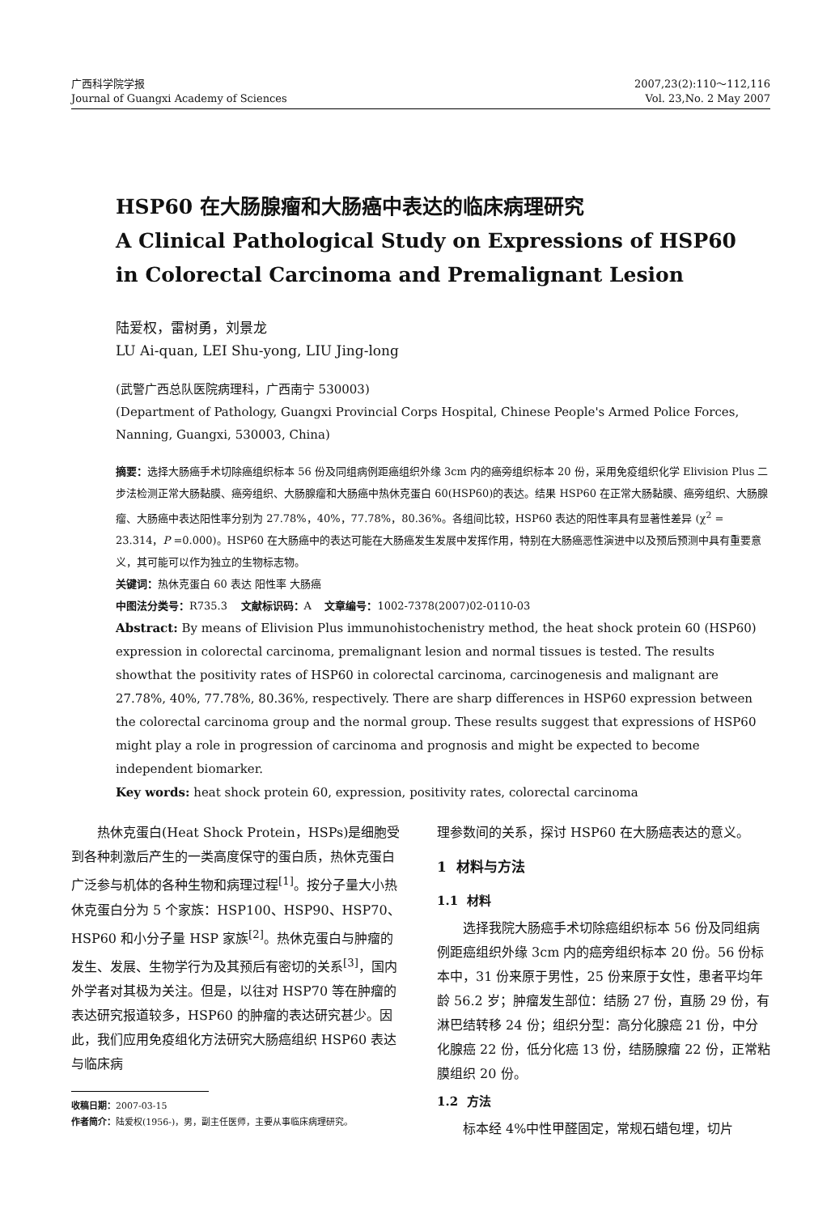广西科学院学报
Journal of Guangxi Academy of Sciences
2007,23(2):110～112,116
Vol. 23,No. 2 May 2007
HSP60 在大肠腺瘤和大肠癌中表达的临床病理研究
A Clinical Pathological Study on Expressions of HSP60
in Colorectal Carcinoma and Premalignant Lesion
陆爱权，雷树勇，刘景龙
LU Ai-quan, LEI Shu-yong, LIU Jing-long
(武警广西总队医院病理科，广西南宁 530003)
(Department of Pathology, Guangxi Provincial Corps Hospital, Chinese People's Armed Police Forces, Nanning, Guangxi, 530003, China)
摘要：选择大肠癌手术切除癌组织标本 56 份及同组病例距癌组织外缘 3cm 内的癌旁组织标本 20 份，采用免疫组织化学 Elivision Plus 二步法检测正常大肠黏膜、癌旁组织、大肠腺瘤和大肠癌中热休克蛋白 60(HSP60)的表达。结果 HSP60 在正常大肠黏膜、癌旁组织、大肠腺瘤、大肠癌中表达阳性率分别为 27.78%，40%，77.78%，80.36%。各组间比较，HSP60 表达的阳性率具有显著性差异 (χ<sup>2</sup> = 23.314，P =0.000)。HSP60 在大肠癌中的表达可能在大肠癌发生发展中发挥作用，特别在大肠癌恶性演进中以及预后预测中具有重要意义，其可能可以作为独立的生物标志物。
关键词：热休克蛋白 60 表达 阳性率 大肠癌
中图法分类号：R735.3 文献标识码：A 文章编号：1002-7378(2007)02-0110-03
Abstract: By means of Elivision Plus immunohistochenistry method, the heat shock protein 60 (HSP60) expression in colorectal carcinoma, premalignant lesion and normal tissues is tested. The results showthat the positivity rates of HSP60 in colorectal carcinoma, carcinogenesis and malignant are 27.78%, 40%, 77.78%, 80.36%, respectively. There are sharp differences in HSP60 expression between the colorectal carcinoma group and the normal group. These results suggest that expressions of HSP60 might play a role in progression of carcinoma and prognosis and might be expected to become independent biomarker.
Key words: heat shock protein 60, expression, positivity rates, colorectal carcinoma
热休克蛋白(Heat Shock Protein，HSPs)是细胞受到各种刺激后产生的一类高度保守的蛋白质，热休克蛋白广泛参与机体的各种生物和病理过程<sup>[1]</sup>。按分子量大小热休克蛋白分为 5 个家族：HSP100、HSP90、HSP70、HSP60 和小分子量 HSP 家族<sup>[2]</sup>。热休克蛋白与肿瘤的发生、发展、生物学行为及其预后有密切的关系<sup>[3]</sup>，国内外学者对其极为关注。但是，以往对 HSP70 等在肿瘤的表达研究报道较多，HSP60 的肿瘤的表达研究甚少。因此，我们应用免疫组化方法研究大肠癌组织 HSP60 表达与临床病
收稿日期：2007-03-15
作者简介：陆爱权(1956-)，男，副主任医师，主要从事临床病理研究。
理参数间的关系，探讨 HSP60 在大肠癌表达的意义。
1 材料与方法
1.1 材料
选择我院大肠癌手术切除癌组织标本 56 份及同组病例距癌组织外缘 3cm 内的癌旁组织标本 20 份。56 份标本中，31 份来原于男性，25 份来原于女性，患者平均年龄 56.2 岁；肿瘤发生部位：结肠 27 份，直肠 29 份，有淋巴结转移 24 份；组织分型：高分化腺癌 21 份，中分化腺癌 22 份，低分化癌 13 份，结肠腺瘤 22 份，正常粘膜组织 20 份。
1.2 方法
标本经 4%中性甲醛固定，常规石蜡包埋，切片